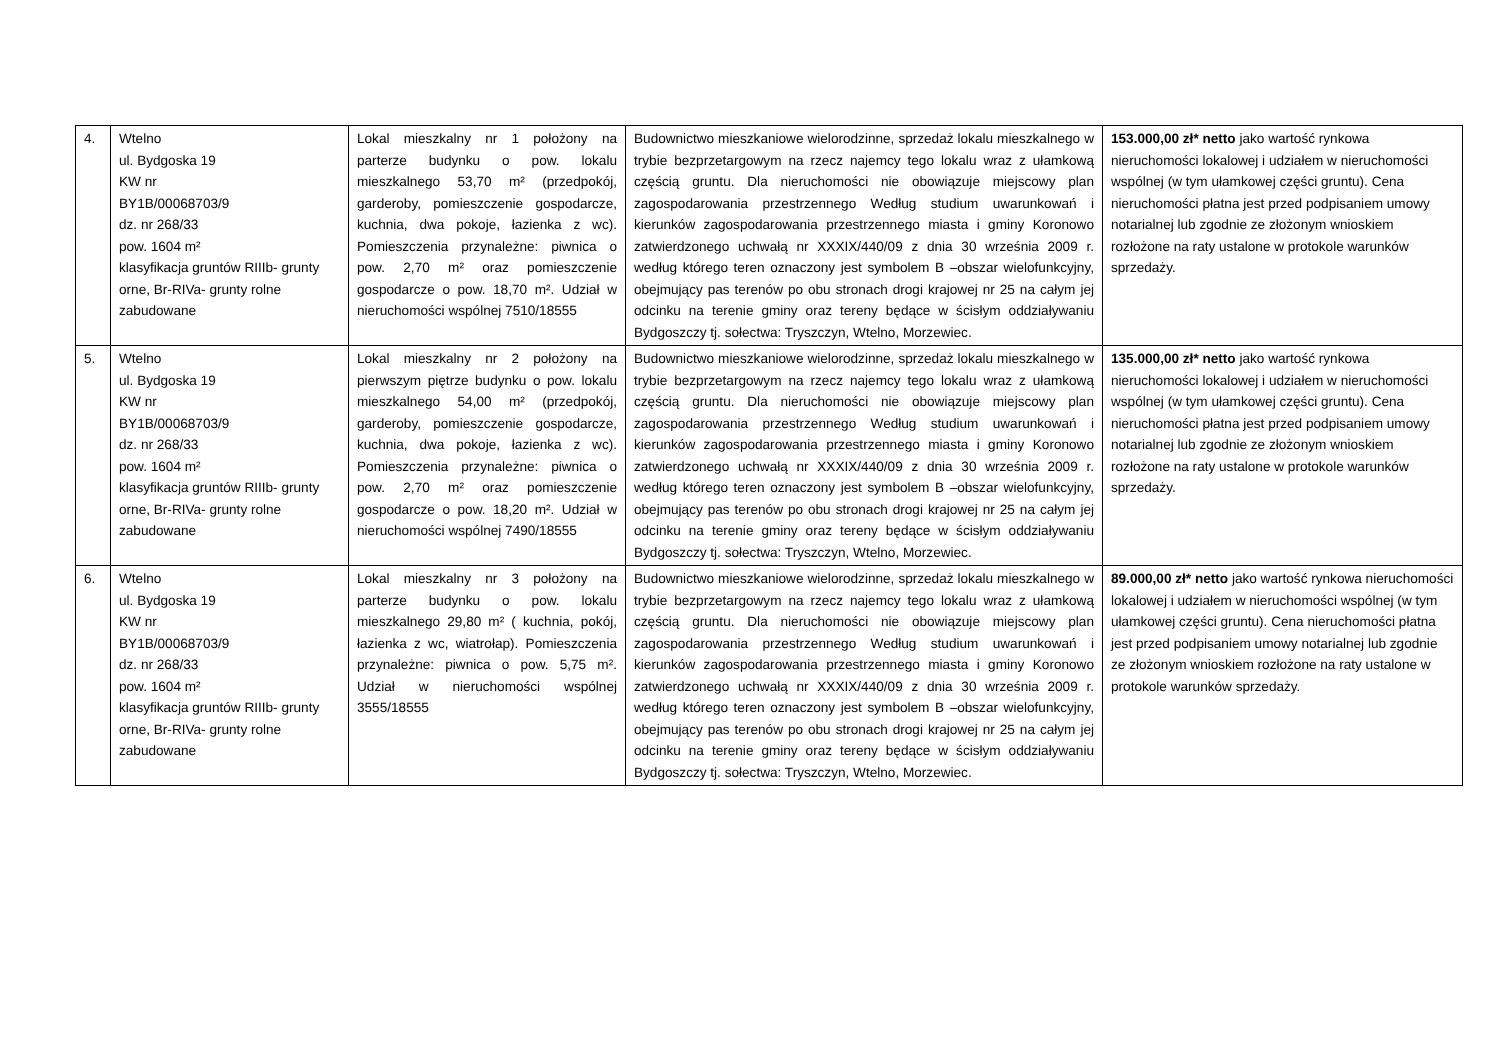| 4. | Wtelno ul. Bydgoska 19 KW nr BY1B/00068703/9 dz. nr 268/33 pow. 1604 m² klasyfikacja gruntów RIIIb- grunty orne, Br-RIVa- grunty rolne zabudowane | Lokal mieszkalny nr 1 położony na parterze budynku o pow. lokalu mieszkalnego 53,70 m² (przedpokój, garderoby, pomieszczenie gospodarcze, kuchnia, dwa pokoje, łazienka z wc). Pomieszczenia przynależne: piwnica o pow. 2,70 m² oraz pomieszczenie gospodarcze o pow. 18,70 m². Udział w nieruchomości wspólnej 7510/18555 | Budownictwo mieszkaniowe wielorodzinne, sprzedaż lokalu mieszkalnego w trybie bezprzetargowym na rzecz najemcy tego lokalu wraz z ułamkową częścią gruntu. Dla nieruchomości nie obowiązuje miejscowy plan zagospodarowania przestrzennego Według studium uwarunkowań i kierunków zagospodarowania przestrzennego miasta i gminy Koronowo zatwierdzonego uchwałą nr XXXIX/440/09 z dnia 30 września 2009 r. według którego teren oznaczony jest symbolem B –obszar wielofunkcyjny, obejmujący pas terenów po obu stronach drogi krajowej nr 25 na całym jej odcinku na terenie gminy oraz tereny będące w ścisłym oddziaływaniu Bydgoszczy tj. sołectwa: Tryszczyn, Wtelno, Morzewiec. | 153.000,00 zł* netto jako wartość rynkowa nieruchomości lokalowej i udziałem w nieruchomości wspólnej (w tym ułamkowej części gruntu). Cena nieruchomości płatna jest przed podpisaniem umowy notarialnej lub zgodnie ze złożonym wnioskiem rozłożone na raty ustalone w protokole warunków sprzedaży. |
| 5. | Wtelno ul. Bydgoska 19 KW nr BY1B/00068703/9 dz. nr 268/33 pow. 1604 m² klasyfikacja gruntów RIIIb- grunty orne, Br-RIVa- grunty rolne zabudowane | Lokal mieszkalny nr 2 położony na pierwszym piętrze budynku o pow. lokalu mieszkalnego 54,00 m² (przedpokój, garderoby, pomieszczenie gospodarcze, kuchnia, dwa pokoje, łazienka z wc). Pomieszczenia przynależne: piwnica o pow. 2,70 m² oraz pomieszczenie gospodarcze o pow. 18,20 m². Udział w nieruchomości wspólnej 7490/18555 | Budownictwo mieszkaniowe wielorodzinne, sprzedaż lokalu mieszkalnego w trybie bezprzetargowym na rzecz najemcy tego lokalu wraz z ułamkową częścią gruntu. Dla nieruchomości nie obowiązuje miejscowy plan zagospodarowania przestrzennego Według studium uwarunkowań i kierunków zagospodarowania przestrzennego miasta i gminy Koronowo zatwierdzonego uchwałą nr XXXIX/440/09 z dnia 30 września 2009 r. według którego teren oznaczony jest symbolem B –obszar wielofunkcyjny, obejmujący pas terenów po obu stronach drogi krajowej nr 25 na całym jej odcinku na terenie gminy oraz tereny będące w ścisłym oddziaływaniu Bydgoszczy tj. sołectwa: Tryszczyn, Wtelno, Morzewiec. | 135.000,00 zł* netto jako wartość rynkowa nieruchomości lokalowej i udziałem w nieruchomości wspólnej (w tym ułamkowej części gruntu). Cena nieruchomości płatna jest przed podpisaniem umowy notarialnej lub zgodnie ze złożonym wnioskiem rozłożone na raty ustalone w protokole warunków sprzedaży. |
| 6. | Wtelno ul. Bydgoska 19 KW nr BY1B/00068703/9 dz. nr 268/33 pow. 1604 m² klasyfikacja gruntów RIIIb- grunty orne, Br-RIVa- grunty rolne zabudowane | Lokal mieszkalny nr 3 położony na parterze budynku o pow. lokalu mieszkalnego 29,80 m² ( kuchnia, pokój, łazienka z wc, wiatrołap). Pomieszczenia przynależne: piwnica o pow. 5,75 m². Udział w nieruchomości wspólnej 3555/18555 | Budownictwo mieszkaniowe wielorodzinne, sprzedaż lokalu mieszkalnego w trybie bezprzetargowym na rzecz najemcy tego lokalu wraz z ułamkową częścią gruntu. Dla nieruchomości nie obowiązuje miejscowy plan zagospodarowania przestrzennego Według studium uwarunkowań i kierunków zagospodarowania przestrzennego miasta i gminy Koronowo zatwierdzonego uchwałą nr XXXIX/440/09 z dnia 30 września 2009 r. według którego teren oznaczony jest symbolem B –obszar wielofunkcyjny, obejmujący pas terenów po obu stronach drogi krajowej nr 25 na całym jej odcinku na terenie gminy oraz tereny będące w ścisłym oddziaływaniu Bydgoszczy tj. sołectwa: Tryszczyn, Wtelno, Morzewiec. | 89.000,00 zł* netto jako wartość rynkowa nieruchomości lokalowej i udziałem w nieruchomości wspólnej (w tym ułamkowej części gruntu). Cena nieruchomości płatna jest przed podpisaniem umowy notarialnej lub zgodnie ze złożonym wnioskiem rozłożone na raty ustalone w protokole warunków sprzedaży. |